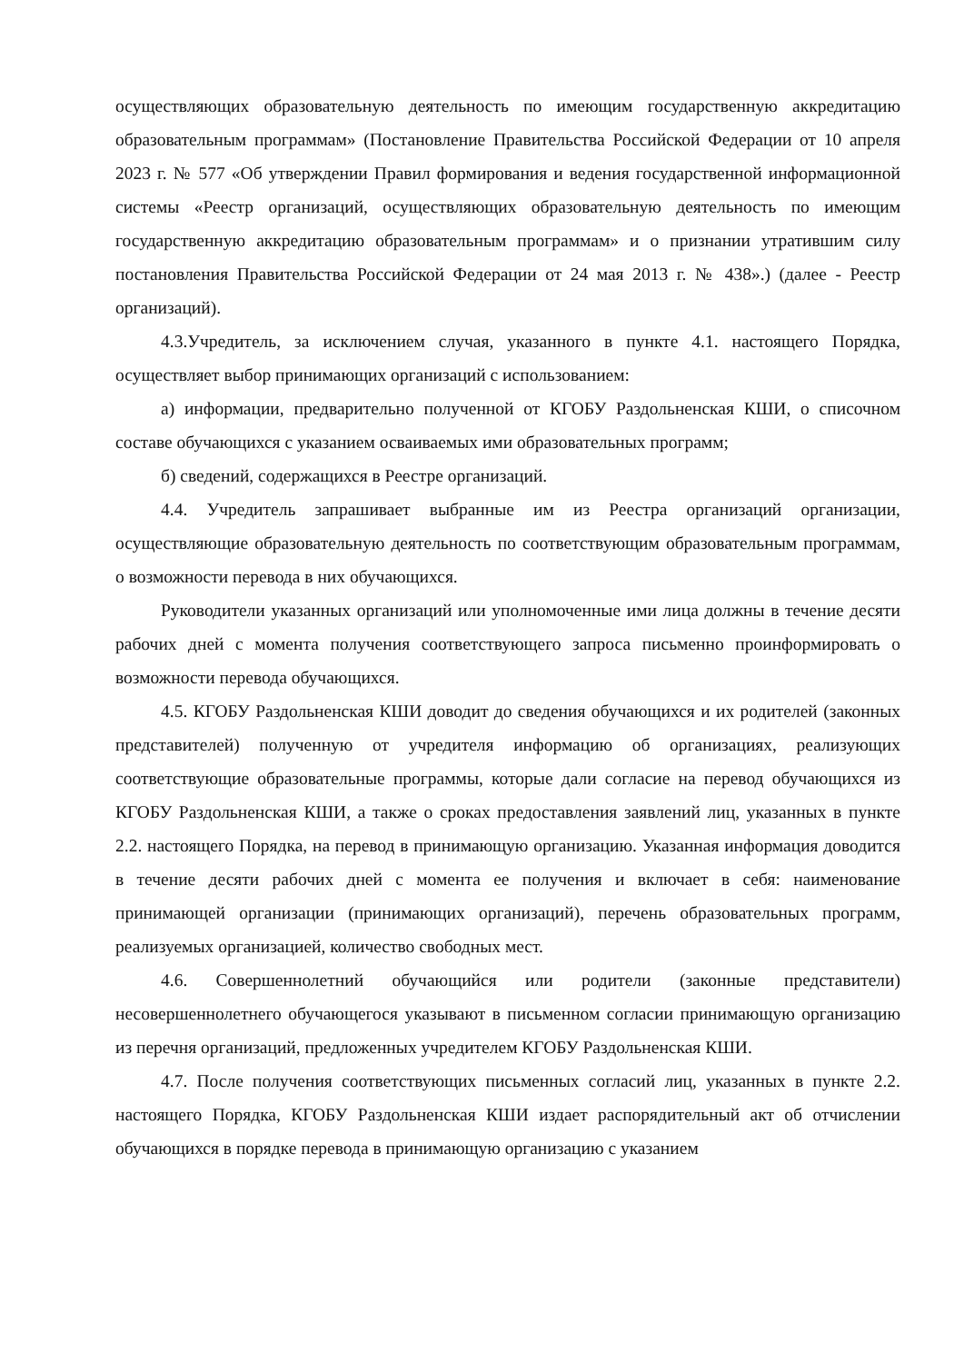осуществляющих образовательную деятельность по имеющим государственную аккредитацию образовательным программам» (Постановление Правительства Российской Федерации от 10 апреля 2023 г. № 577 «Об утверждении Правил формирования и ведения государственной информационной системы «Реестр организаций, осуществляющих образовательную деятельность по имеющим государственную аккредитацию образовательным программам» и о признании утратившим силу постановления Правительства Российской Федерации от 24 мая 2013 г. № 438».) (далее - Реестр организаций).
4.3.Учредитель, за исключением случая, указанного в пункте 4.1. настоящего Порядка, осуществляет выбор принимающих организаций с использованием:
а) информации, предварительно полученной от КГОБУ Раздольненская КШИ, о списочном составе обучающихся с указанием осваиваемых ими образовательных программ;
б) сведений, содержащихся в Реестре организаций.
4.4. Учредитель запрашивает выбранные им из Реестра организаций организации, осуществляющие образовательную деятельность по соответствующим образовательным программам, о возможности перевода в них обучающихся.
Руководители указанных организаций или уполномоченные ими лица должны в течение десяти рабочих дней с момента получения соответствующего запроса письменно проинформировать о возможности перевода обучающихся.
4.5. КГОБУ Раздольненская КШИ доводит до сведения обучающихся и их родителей (законных представителей) полученную от учредителя информацию об организациях, реализующих соответствующие образовательные программы, которые дали согласие на перевод обучающихся из КГОБУ Раздольненская КШИ, а также о сроках предоставления заявлений лиц, указанных в пункте 2.2. настоящего Порядка, на перевод в принимающую организацию. Указанная информация доводится в течение десяти рабочих дней с момента ее получения и включает в себя: наименование принимающей организации (принимающих организаций), перечень образовательных программ, реализуемых организацией, количество свободных мест.
4.6. Совершеннолетний обучающийся или родители (законные представители) несовершеннолетнего обучающегося указывают в письменном согласии принимающую организацию из перечня организаций, предложенных учредителем КГОБУ Раздольненская КШИ.
4.7. После получения соответствующих письменных согласий лиц, указанных в пункте 2.2. настоящего Порядка, КГОБУ Раздольненская КШИ издает распорядительный акт об отчислении обучающихся в порядке перевода в принимающую организацию с указанием